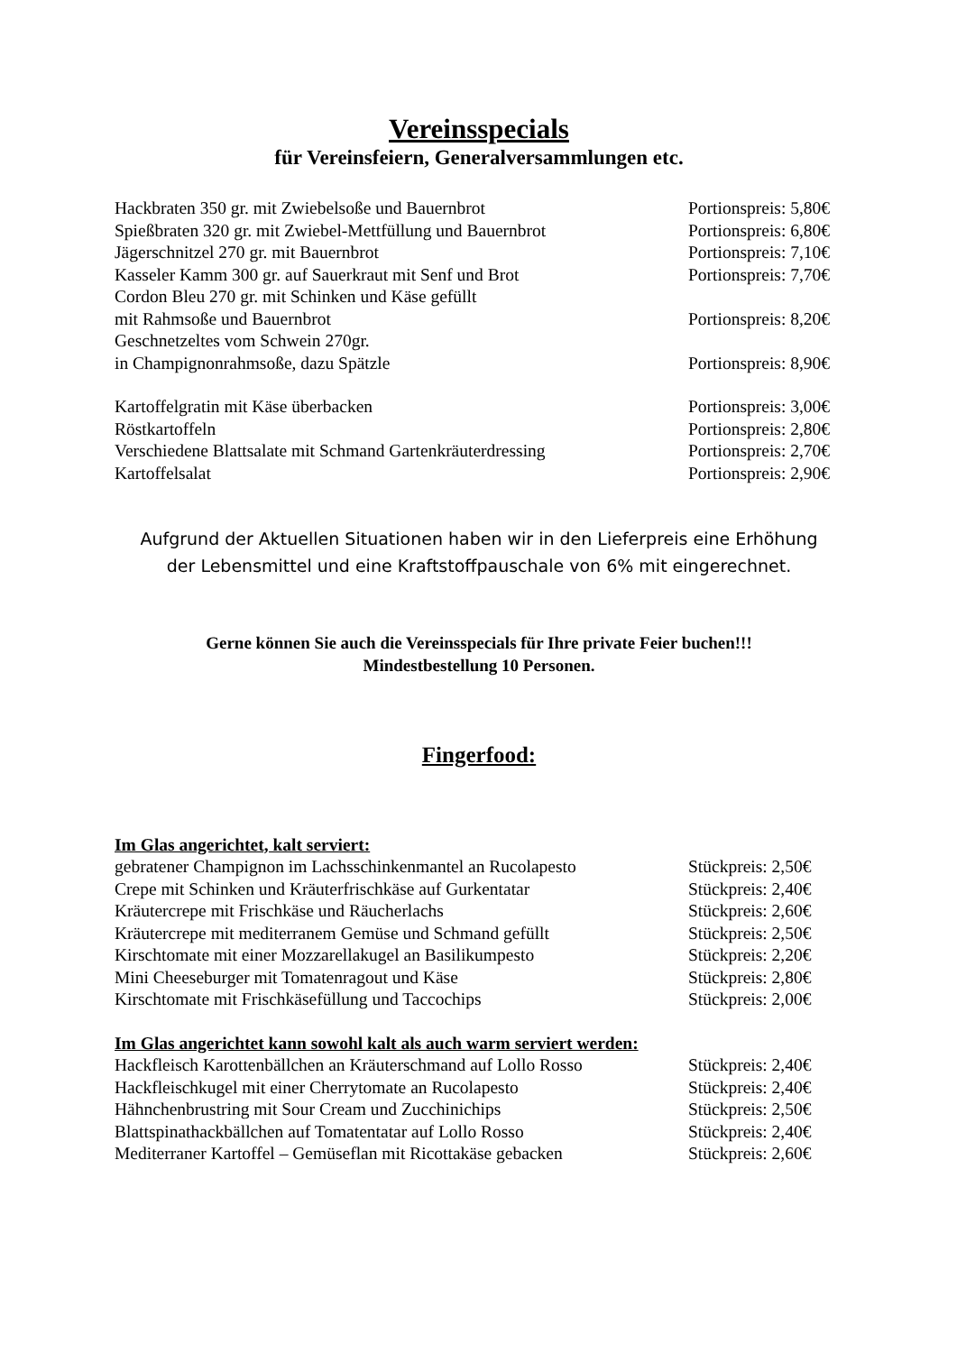Vereinsspecials
für Vereinsfeiern, Generalversammlungen etc.
Hackbraten 350 gr. mit Zwiebelsoße und Bauernbrot Portionspreis: 5,80€
Spießbraten 320 gr. mit Zwiebel-Mettfüllung und Bauernbrot Portionspreis: 6,80€
Jägerschnitzel 270 gr. mit Bauernbrot Portionspreis: 7,10€
Kasseler Kamm 300 gr. auf Sauerkraut mit Senf und Brot Portionspreis: 7,70€
Cordon Bleu 270 gr. mit Schinken und Käse gefüllt
mit Rahmsoße und Bauernbrot Portionspreis: 8,20€
Geschnetzeltes vom Schwein 270gr.
in Champignonrahmsoße, dazu Spätzle Portionspreis: 8,90€
Kartoffelgratin mit Käse überbacken Portionspreis: 3,00€
Röstkartoffeln Portionspreis: 2,80€
Verschiedene Blattsalate mit Schmand Gartenkräuterdressing Portionspreis: 2,70€
Kartoffelsalat Portionspreis: 2,90€
Aufgrund der Aktuellen Situationen haben wir in den Lieferpreis eine Erhöhung
der Lebensmittel und eine Kraftstoffpauschale von 6% mit eingerechnet.
Gerne können Sie auch die Vereinsspecials für Ihre private Feier buchen!!!
Mindestbestellung 10 Personen.
Fingerfood:
Im Glas angerichtet, kalt serviert:
gebratener Champignon im Lachsschinkenmantel an Rucolapesto Stückpreis: 2,50€
Crepe mit Schinken und Kräuterfrischkäse auf Gurkentatar Stückpreis: 2,40€
Kräutercrepe mit Frischkäse und Räucherlachs Stückpreis: 2,60€
Kräutercrepe mit mediterranem Gemüse und Schmand gefüllt Stückpreis: 2,50€
Kirschtomate mit einer Mozzarellakugel an Basilikumpesto Stückpreis: 2,20€
Mini Cheeseburger mit Tomatenragout und Käse Stückpreis: 2,80€
Kirschtomate mit Frischkäsefüllung und Taccochips Stückpreis: 2,00€
Im Glas angerichtet kann sowohl kalt als auch warm serviert werden:
Hackfleisch Karottenbällchen an Kräuterschmand auf Lollo Rosso Stückpreis: 2,40€
Hackfleischkugel mit einer Cherrytomate an Rucolapesto Stückpreis: 2,40€
Hähnchenbrustring mit Sour Cream und Zucchinichips Stückpreis: 2,50€
Blattspinathackbällchen auf Tomatentatar auf Lollo Rosso Stückpreis: 2,40€
Mediterraner Kartoffel – Gemüseflan mit Ricottakäse gebacken Stückpreis: 2,60€